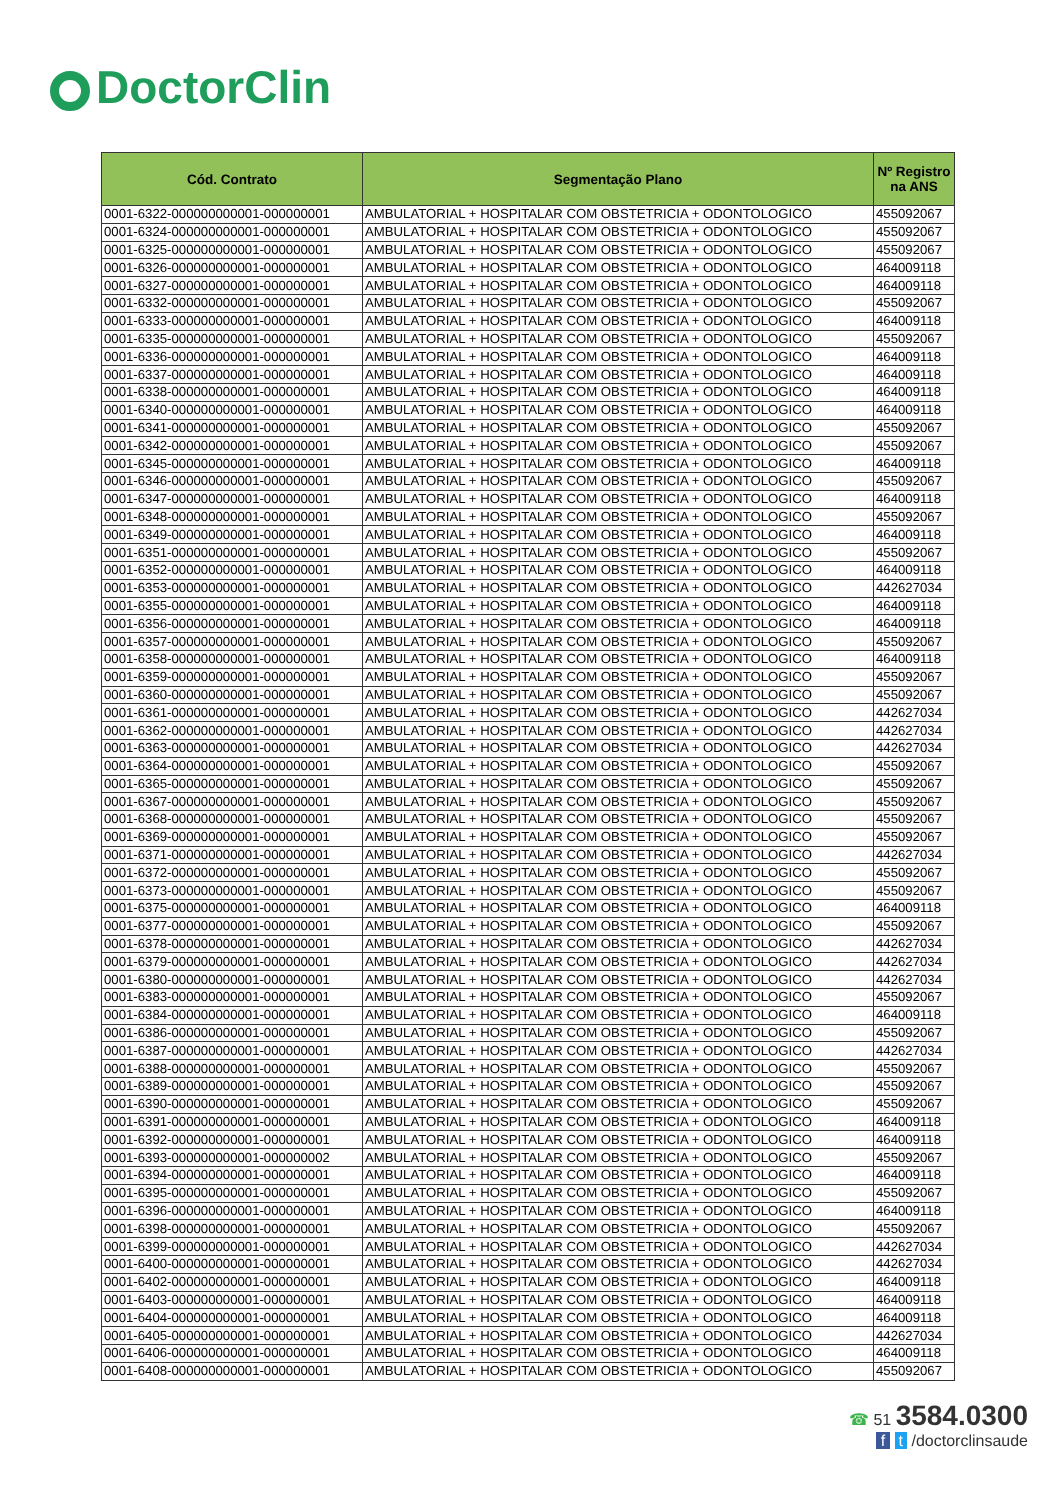DoctorClin
| Cód. Contrato | Segmentação Plano | Nº Registro na ANS |
| --- | --- | --- |
| 0001-6322-000000000001-000000001 | AMBULATORIAL + HOSPITALAR COM OBSTETRICIA + ODONTOLOGICO | 455092067 |
| 0001-6324-000000000001-000000001 | AMBULATORIAL + HOSPITALAR COM OBSTETRICIA + ODONTOLOGICO | 455092067 |
| 0001-6325-000000000001-000000001 | AMBULATORIAL + HOSPITALAR COM OBSTETRICIA + ODONTOLOGICO | 455092067 |
| 0001-6326-000000000001-000000001 | AMBULATORIAL + HOSPITALAR COM OBSTETRICIA + ODONTOLOGICO | 464009118 |
| 0001-6327-000000000001-000000001 | AMBULATORIAL + HOSPITALAR COM OBSTETRICIA + ODONTOLOGICO | 464009118 |
| 0001-6332-000000000001-000000001 | AMBULATORIAL + HOSPITALAR COM OBSTETRICIA + ODONTOLOGICO | 455092067 |
| 0001-6333-000000000001-000000001 | AMBULATORIAL + HOSPITALAR COM OBSTETRICIA + ODONTOLOGICO | 464009118 |
| 0001-6335-000000000001-000000001 | AMBULATORIAL + HOSPITALAR COM OBSTETRICIA + ODONTOLOGICO | 455092067 |
| 0001-6336-000000000001-000000001 | AMBULATORIAL + HOSPITALAR COM OBSTETRICIA + ODONTOLOGICO | 464009118 |
| 0001-6337-000000000001-000000001 | AMBULATORIAL + HOSPITALAR COM OBSTETRICIA + ODONTOLOGICO | 464009118 |
| 0001-6338-000000000001-000000001 | AMBULATORIAL + HOSPITALAR COM OBSTETRICIA + ODONTOLOGICO | 464009118 |
| 0001-6340-000000000001-000000001 | AMBULATORIAL + HOSPITALAR COM OBSTETRICIA + ODONTOLOGICO | 464009118 |
| 0001-6341-000000000001-000000001 | AMBULATORIAL + HOSPITALAR COM OBSTETRICIA + ODONTOLOGICO | 455092067 |
| 0001-6342-000000000001-000000001 | AMBULATORIAL + HOSPITALAR COM OBSTETRICIA + ODONTOLOGICO | 455092067 |
| 0001-6345-000000000001-000000001 | AMBULATORIAL + HOSPITALAR COM OBSTETRICIA + ODONTOLOGICO | 464009118 |
| 0001-6346-000000000001-000000001 | AMBULATORIAL + HOSPITALAR COM OBSTETRICIA + ODONTOLOGICO | 455092067 |
| 0001-6347-000000000001-000000001 | AMBULATORIAL + HOSPITALAR COM OBSTETRICIA + ODONTOLOGICO | 464009118 |
| 0001-6348-000000000001-000000001 | AMBULATORIAL + HOSPITALAR COM OBSTETRICIA + ODONTOLOGICO | 455092067 |
| 0001-6349-000000000001-000000001 | AMBULATORIAL + HOSPITALAR COM OBSTETRICIA + ODONTOLOGICO | 464009118 |
| 0001-6351-000000000001-000000001 | AMBULATORIAL + HOSPITALAR COM OBSTETRICIA + ODONTOLOGICO | 455092067 |
| 0001-6352-000000000001-000000001 | AMBULATORIAL + HOSPITALAR COM OBSTETRICIA + ODONTOLOGICO | 464009118 |
| 0001-6353-000000000001-000000001 | AMBULATORIAL + HOSPITALAR COM OBSTETRICIA + ODONTOLOGICO | 442627034 |
| 0001-6355-000000000001-000000001 | AMBULATORIAL + HOSPITALAR COM OBSTETRICIA + ODONTOLOGICO | 464009118 |
| 0001-6356-000000000001-000000001 | AMBULATORIAL + HOSPITALAR COM OBSTETRICIA + ODONTOLOGICO | 464009118 |
| 0001-6357-000000000001-000000001 | AMBULATORIAL + HOSPITALAR COM OBSTETRICIA + ODONTOLOGICO | 455092067 |
| 0001-6358-000000000001-000000001 | AMBULATORIAL + HOSPITALAR COM OBSTETRICIA + ODONTOLOGICO | 464009118 |
| 0001-6359-000000000001-000000001 | AMBULATORIAL + HOSPITALAR COM OBSTETRICIA + ODONTOLOGICO | 455092067 |
| 0001-6360-000000000001-000000001 | AMBULATORIAL + HOSPITALAR COM OBSTETRICIA + ODONTOLOGICO | 455092067 |
| 0001-6361-000000000001-000000001 | AMBULATORIAL + HOSPITALAR COM OBSTETRICIA + ODONTOLOGICO | 442627034 |
| 0001-6362-000000000001-000000001 | AMBULATORIAL + HOSPITALAR COM OBSTETRICIA + ODONTOLOGICO | 442627034 |
| 0001-6363-000000000001-000000001 | AMBULATORIAL + HOSPITALAR COM OBSTETRICIA + ODONTOLOGICO | 442627034 |
| 0001-6364-000000000001-000000001 | AMBULATORIAL + HOSPITALAR COM OBSTETRICIA + ODONTOLOGICO | 455092067 |
| 0001-6365-000000000001-000000001 | AMBULATORIAL + HOSPITALAR COM OBSTETRICIA + ODONTOLOGICO | 455092067 |
| 0001-6367-000000000001-000000001 | AMBULATORIAL + HOSPITALAR COM OBSTETRICIA + ODONTOLOGICO | 455092067 |
| 0001-6368-000000000001-000000001 | AMBULATORIAL + HOSPITALAR COM OBSTETRICIA + ODONTOLOGICO | 455092067 |
| 0001-6369-000000000001-000000001 | AMBULATORIAL + HOSPITALAR COM OBSTETRICIA + ODONTOLOGICO | 455092067 |
| 0001-6371-000000000001-000000001 | AMBULATORIAL + HOSPITALAR COM OBSTETRICIA + ODONTOLOGICO | 442627034 |
| 0001-6372-000000000001-000000001 | AMBULATORIAL + HOSPITALAR COM OBSTETRICIA + ODONTOLOGICO | 455092067 |
| 0001-6373-000000000001-000000001 | AMBULATORIAL + HOSPITALAR COM OBSTETRICIA + ODONTOLOGICO | 455092067 |
| 0001-6375-000000000001-000000001 | AMBULATORIAL + HOSPITALAR COM OBSTETRICIA + ODONTOLOGICO | 464009118 |
| 0001-6377-000000000001-000000001 | AMBULATORIAL + HOSPITALAR COM OBSTETRICIA + ODONTOLOGICO | 455092067 |
| 0001-6378-000000000001-000000001 | AMBULATORIAL + HOSPITALAR COM OBSTETRICIA + ODONTOLOGICO | 442627034 |
| 0001-6379-000000000001-000000001 | AMBULATORIAL + HOSPITALAR COM OBSTETRICIA + ODONTOLOGICO | 442627034 |
| 0001-6380-000000000001-000000001 | AMBULATORIAL + HOSPITALAR COM OBSTETRICIA + ODONTOLOGICO | 442627034 |
| 0001-6383-000000000001-000000001 | AMBULATORIAL + HOSPITALAR COM OBSTETRICIA + ODONTOLOGICO | 455092067 |
| 0001-6384-000000000001-000000001 | AMBULATORIAL + HOSPITALAR COM OBSTETRICIA + ODONTOLOGICO | 464009118 |
| 0001-6386-000000000001-000000001 | AMBULATORIAL + HOSPITALAR COM OBSTETRICIA + ODONTOLOGICO | 455092067 |
| 0001-6387-000000000001-000000001 | AMBULATORIAL + HOSPITALAR COM OBSTETRICIA + ODONTOLOGICO | 442627034 |
| 0001-6388-000000000001-000000001 | AMBULATORIAL + HOSPITALAR COM OBSTETRICIA + ODONTOLOGICO | 455092067 |
| 0001-6389-000000000001-000000001 | AMBULATORIAL + HOSPITALAR COM OBSTETRICIA + ODONTOLOGICO | 455092067 |
| 0001-6390-000000000001-000000001 | AMBULATORIAL + HOSPITALAR COM OBSTETRICIA + ODONTOLOGICO | 455092067 |
| 0001-6391-000000000001-000000001 | AMBULATORIAL + HOSPITALAR COM OBSTETRICIA + ODONTOLOGICO | 464009118 |
| 0001-6392-000000000001-000000001 | AMBULATORIAL + HOSPITALAR COM OBSTETRICIA + ODONTOLOGICO | 464009118 |
| 0001-6393-000000000001-000000002 | AMBULATORIAL + HOSPITALAR COM OBSTETRICIA + ODONTOLOGICO | 455092067 |
| 0001-6394-000000000001-000000001 | AMBULATORIAL + HOSPITALAR COM OBSTETRICIA + ODONTOLOGICO | 464009118 |
| 0001-6395-000000000001-000000001 | AMBULATORIAL + HOSPITALAR COM OBSTETRICIA + ODONTOLOGICO | 455092067 |
| 0001-6396-000000000001-000000001 | AMBULATORIAL + HOSPITALAR COM OBSTETRICIA + ODONTOLOGICO | 464009118 |
| 0001-6398-000000000001-000000001 | AMBULATORIAL + HOSPITALAR COM OBSTETRICIA + ODONTOLOGICO | 455092067 |
| 0001-6399-000000000001-000000001 | AMBULATORIAL + HOSPITALAR COM OBSTETRICIA + ODONTOLOGICO | 442627034 |
| 0001-6400-000000000001-000000001 | AMBULATORIAL + HOSPITALAR COM OBSTETRICIA + ODONTOLOGICO | 442627034 |
| 0001-6402-000000000001-000000001 | AMBULATORIAL + HOSPITALAR COM OBSTETRICIA + ODONTOLOGICO | 464009118 |
| 0001-6403-000000000001-000000001 | AMBULATORIAL + HOSPITALAR COM OBSTETRICIA + ODONTOLOGICO | 464009118 |
| 0001-6404-000000000001-000000001 | AMBULATORIAL + HOSPITALAR COM OBSTETRICIA + ODONTOLOGICO | 464009118 |
| 0001-6405-000000000001-000000001 | AMBULATORIAL + HOSPITALAR COM OBSTETRICIA + ODONTOLOGICO | 442627034 |
| 0001-6406-000000000001-000000001 | AMBULATORIAL + HOSPITALAR COM OBSTETRICIA + ODONTOLOGICO | 464009118 |
| 0001-6408-000000000001-000000001 | AMBULATORIAL + HOSPITALAR COM OBSTETRICIA + ODONTOLOGICO | 455092067 |
☎ 51 3584.0300
f t /doctorclinsaude